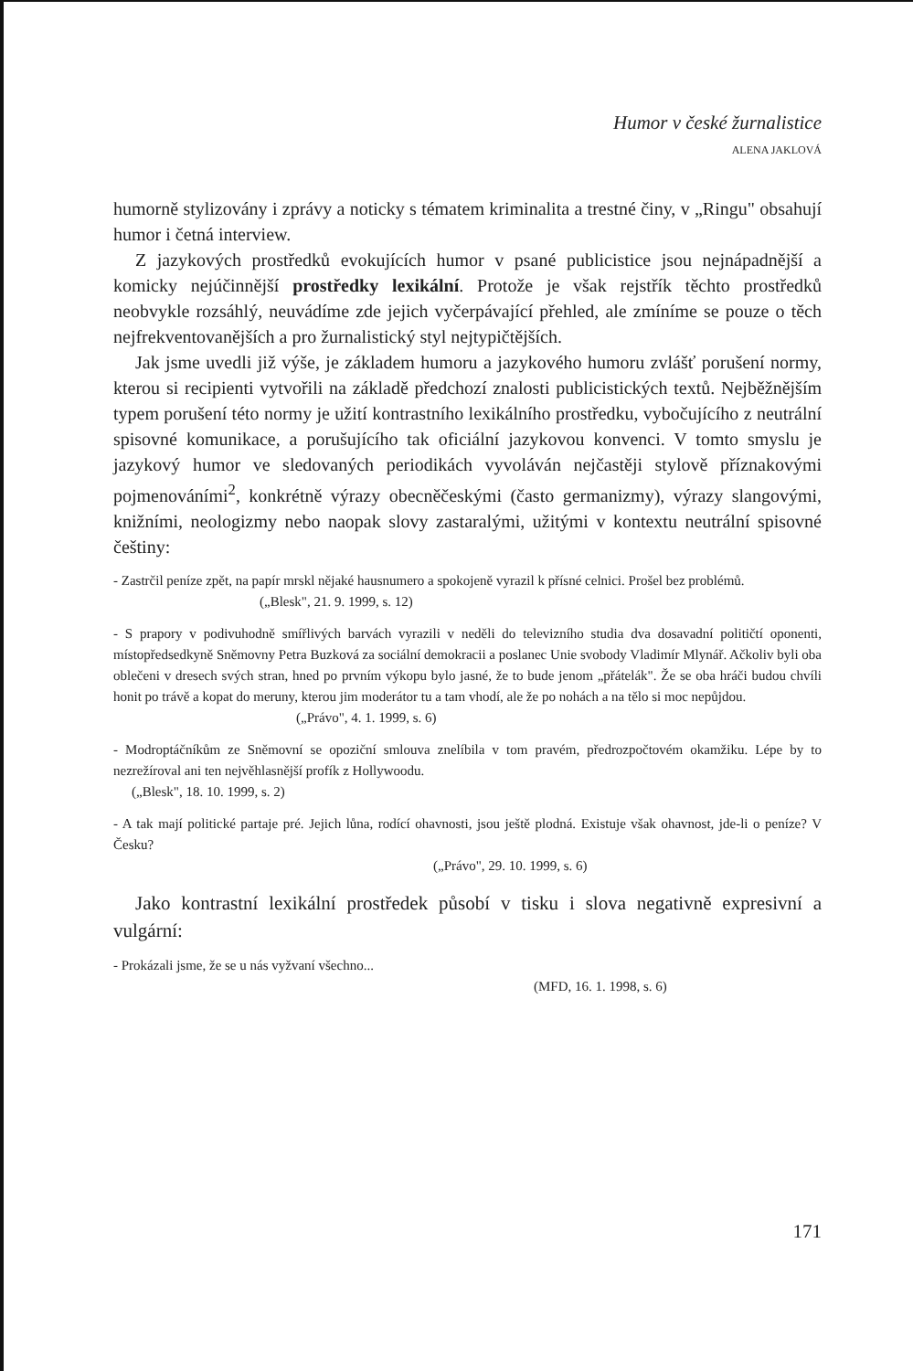Humor v české žurnalistice
ALENA JAKLOVÁ
humorně stylizovány i zprávy a noticky s tématem kriminalita a trestné činy, v „Ringu" obsahují humor i četná interview.
Z jazykových prostředků evokujících humor v psané publicistice jsou nejnápadnější a komicky nejúčinnější prostředky lexikální. Protože je však rejstřík těchto prostředků neobvykle rozsáhlý, neuvádíme zde jejich vyčerpávající přehled, ale zmíníme se pouze o těch nejfrekventovanějších a pro žurnalistický styl nejtypičtějších.
Jak jsme uvedli již výše, je základem humoru a jazykového humoru zvlášť porušení normy, kterou si recipienti vytvořili na základě předchozí znalosti publicistických textů. Nejběžnějším typem porušení této normy je užití kontrastního lexikálního prostředku, vybočujícího z neutrální spisovné komunikace, a porušujícího tak oficiální jazykovou konvenci. V tomto smyslu je jazykový humor ve sledovaných periodikách vyvoláván nejčastěji stylově příznakovými pojmenováními<sup>2</sup>, konkrétně výrazy obecněčeskými (často germanizmy), výrazy slangovými, knižními, neologizmy nebo naopak slovy zastaralými, užitými v kontextu neutrální spisovné češtiny:
- Zastrčil peníze zpět, na papír mrskl nějaké hausnumero a spokojeně vyrazil k přísné celnici. Prošel bez problémů.
(„Blesk", 21. 9. 1999, s. 12)
- S prapory v podivuhodně smířlivých barvách vyrazili v neděli do televizního studia dva dosavadní političtí oponenti, místopředsedkyně Sněmovny Petra Buzková za sociální demokracii a poslanec Unie svobody Vladimír Mlynář. Ačkoliv byli oba oblečeni v dresech svých stran, hned po prvním výkopu bylo jasné, že to bude jenom „přátelák". Že se oba hráči budou chvíli honit po trávě a kopat do meruny, kterou jim moderátor tu a tam vhodí, ale že po nohách a na tělo si moc nepůjdou.
(„Právo", 4. 1. 1999, s. 6)
- Modroptáčníkům ze Sněmovní se opoziční smlouva znelíbila v tom pravém, předrozpočtovém okamžiku. Lépe by to nezrežíroval ani ten nejvěhlasnější profík z Hollywoodu.
(„Blesk", 18. 10. 1999, s. 2)
- A tak mají politické partaje pré. Jejich lůna, rodící ohavnosti, jsou ještě plodná. Existuje však ohavnost, jde-li o peníze? V Česku?
(„Právo", 29. 10. 1999, s. 6)
Jako kontrastní lexikální prostředek působí v tisku i slova negativně expresivní a vulgární:
- Prokázali jsme, že se u nás vyžvaní všechno...
(MFD, 16. 1. 1998, s. 6)
171